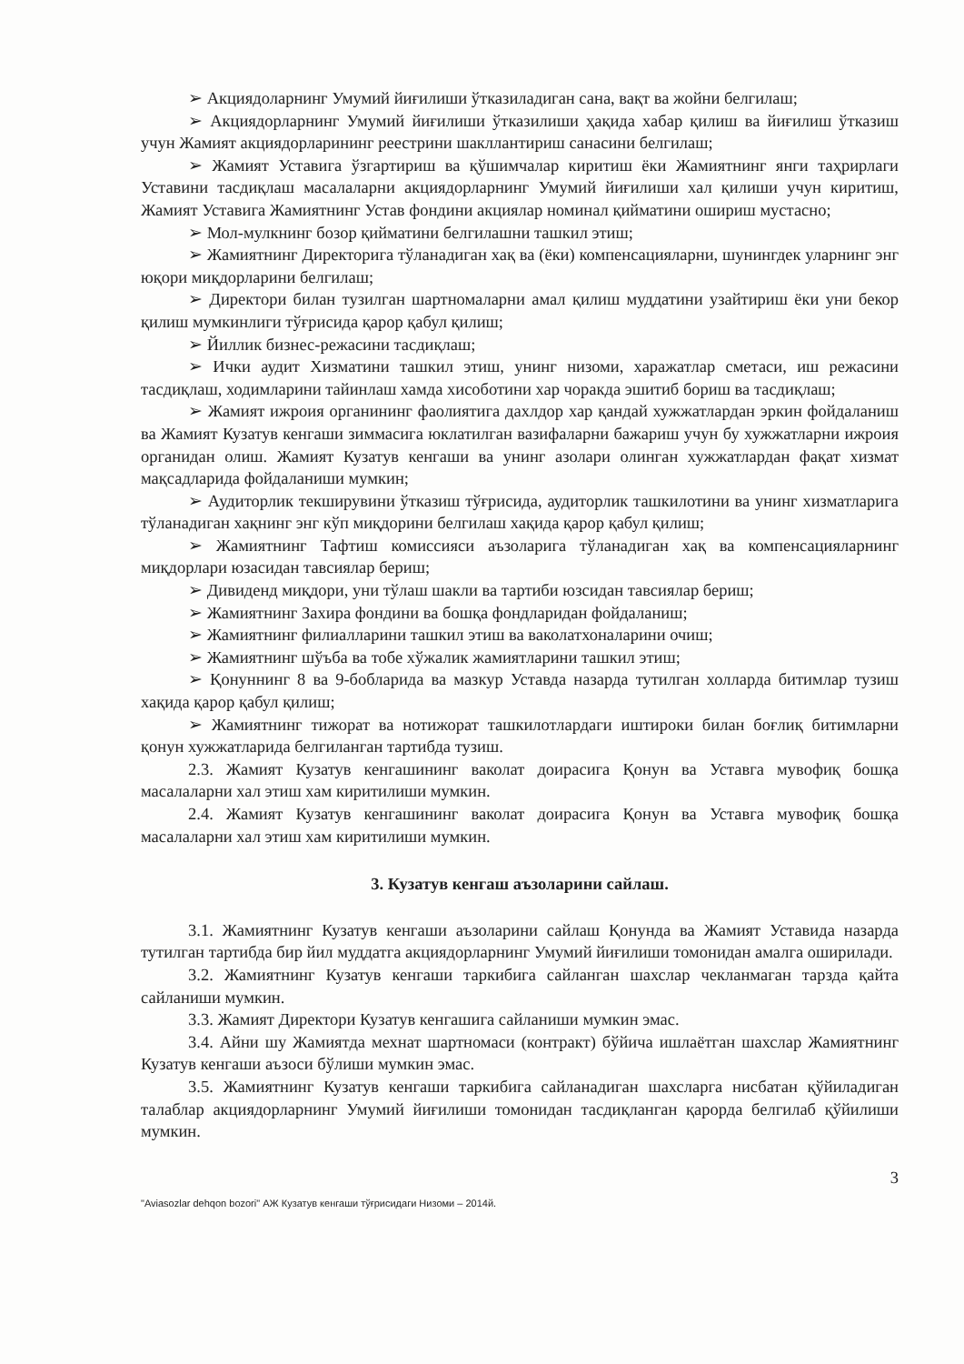➢ Акциядоларнинг Умумий йиғилиши ўтказиладиган сана, вақт ва жойни белгилаш;
➢ Акциядорларнинг Умумий йиғилиши ўтказилиши ҳақида хабар қилиш ва йиғилиш ўтказиш учун Жамият акциядорларининг реестрини шакллантириш санасини белгилаш;
➢ Жамият Уставига ўзгартириш ва қўшимчалар киритиш ёки Жамиятнинг янги таҳрирлаги Уставини тасдиқлаш масалаларни акциядорларнинг Умумий йиғилиши хал қилиши учун киритиш, Жамият Уставига Жамиятнинг Устав фондини акциялар номинал қийматини ошириш мустасно;
➢ Мол-мулкнинг бозор қийматини белгилашни ташкил этиш;
➢ Жамиятнинг Директорига тўланадиган хақ ва (ёки) компенсацияларни, шунингдек уларнинг энг юқори миқдорларини белгилаш;
➢ Директори билан тузилган шартномаларни амал қилиш муддатини узайтириш ёки уни бекор қилиш мумкинлиги тўғрисида қарор қабул қилиш;
➢ Йиллик бизнес-режасини тасдиқлаш;
➢ Ички аудит Хизматини ташкил этиш, унинг низоми, харажатлар сметаси, иш режасини тасдиқлаш, ходимларини тайинлаш хамда хисоботини хар чоракда эшитиб бориш ва тасдиқлаш;
➢ Жамият ижроия органининг фаолиятига дахлдор хар қандай хужжатлардан эркин фойдаланиш ва Жамият Кузатув кенгаши зиммасига юклатилган вазифаларни бажариш учун бу хужжатларни ижроия органидан олиш. Жамият Кузатув кенгаши ва унинг азолари олинган хужжатлардан фақат хизмат мақсадларида фойдаланиши мумкин;
➢ Аудиторлик текширувини ўтказиш тўғрисида, аудиторлик ташкилотини ва унинг хизматларига тўланадиган хақнинг энг кўп миқдорини белгилаш хақида қарор қабул қилиш;
➢ Жамиятнинг Тафтиш комиссияси аъзоларига тўланадиган хақ ва компенсацияларнинг миқдорлари юзасидан тавсиялар бериш;
➢ Дивиденд миқдори, уни тўлаш шакли ва тартиби юзсидан тавсиялар бериш;
➢ Жамиятнинг Захира фондини ва бошқа фондларидан фойдаланиш;
➢ Жамиятнинг филиалларини ташкил этиш ва ваколатхоналарини очиш;
➢ Жамиятнинг шўъба ва тобе хўжалик жамиятларини ташкил этиш;
➢ Қонуннинг 8 ва 9-бобларида ва мазкур Уставда назарда тутилган холларда битимлар тузиш хақида қарор қабул қилиш;
➢ Жамиятнинг тижорат ва нотижорат ташкилотлардаги иштироки билан боғлиқ битимларни қонун хужжатларида белгиланган тартибда тузиш.
2.3. Жамият Кузатув кенгашининг ваколат доирасига Қонун ва Уставга мувофиқ бошқа масалаларни хал этиш хам киритилиши мумкин.
2.4. Жамият Кузатув кенгашининг ваколат доирасига Қонун ва Уставга мувофиқ бошқа масалаларни хал этиш хам киритилиши мумкин.
3. Кузатув кенгаш аъзоларини сайлаш.
3.1. Жамиятнинг Кузатув кенгаши аъзоларини сайлаш Қонунда ва Жамият Уставида назарда тутилган тартибда бир йил муддатга акциядорларнинг Умумий йиғилиши томонидан амалга оширилади.
3.2. Жамиятнинг Кузатув кенгаши таркибига сайланган шахслар чекланмаган тарзда қайта сайланиши мумкин.
3.3. Жамият Директори Кузатув кенгашига сайланиши мумкин эмас.
3.4. Айни шу Жамиятда мехнат шартномаси (контракт) бўйича ишлаётган шахслар Жамиятнинг Кузатув кенгаши аъзоси бўлиши мумкин эмас.
3.5. Жамиятнинг Кузатув кенгаши таркибига сайланадиган шахсларга нисбатан қўйиладиган талаблар акциядорларнинг Умумий йиғилиши томонидан тасдиқланган қарорда белгилаб қўйилиши мумкин.
3
"Aviasozlar dehqon bozori" АЖ Кузатув кенгаши тўғрисидаги Низоми – 2014й.